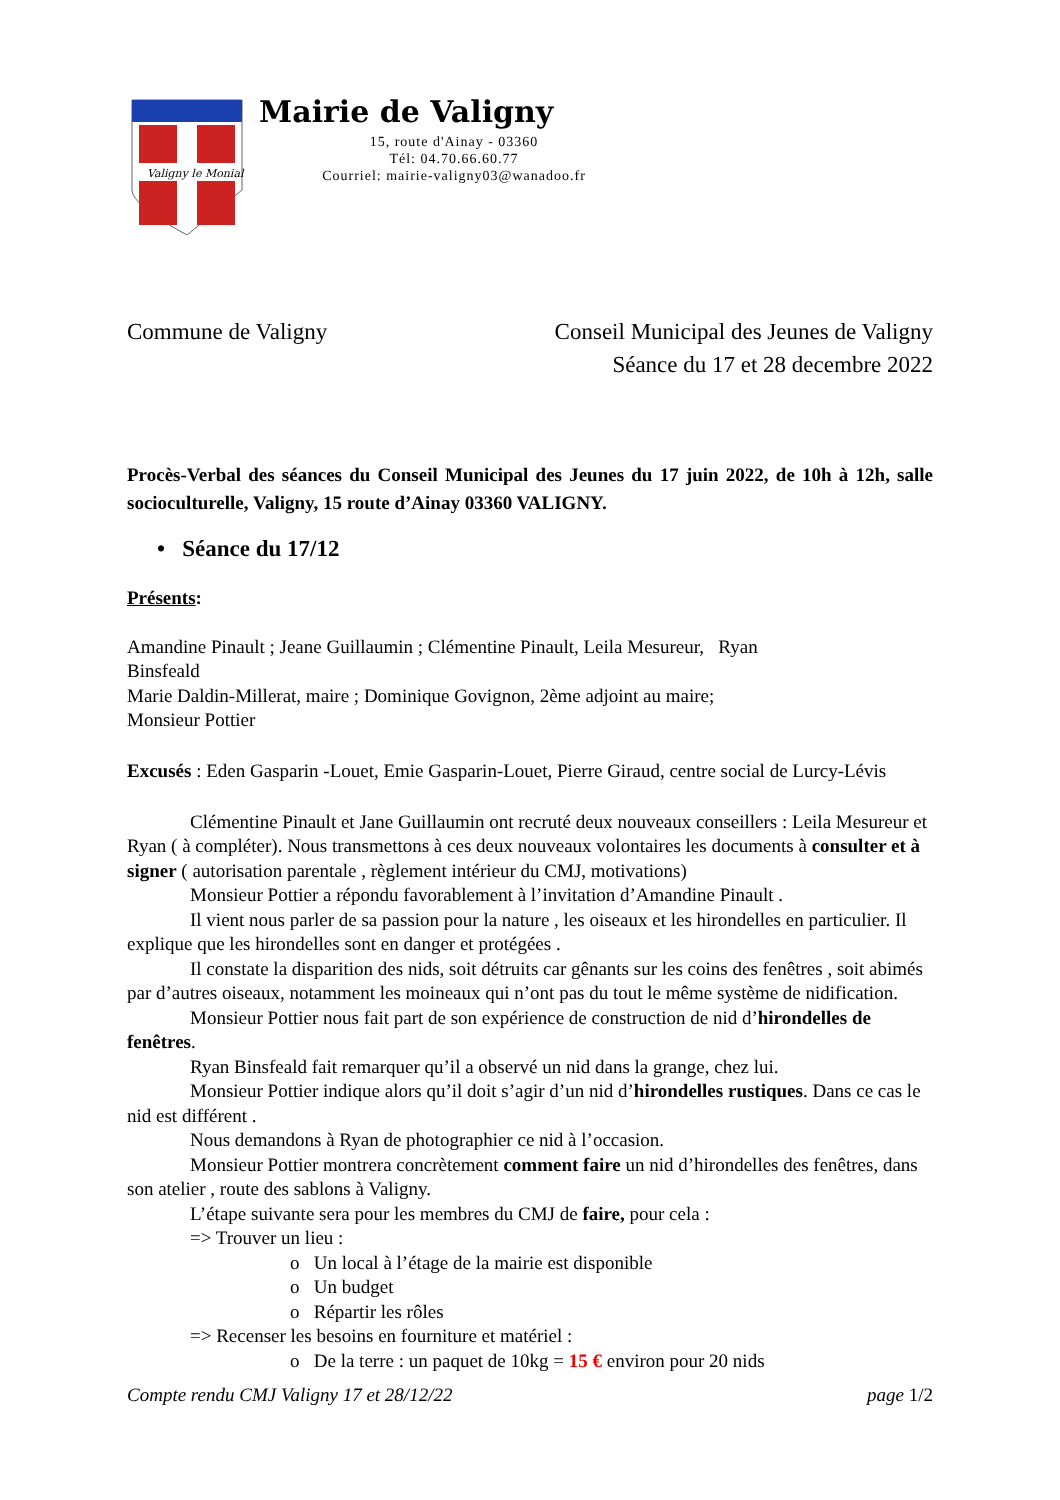Valigny le Monial
Mairie de Valigny
15, route d'Ainay - 03360
Tél: 04.70.66.60.77
Courriel: mairie-valigny03@wanadoo.fr
Commune de Valigny Conseil Municipal des Jeunes de Valigny
Séance du 17 et 28 decembre 2022
Procès-Verbal des séances du Conseil Municipal des Jeunes du 17 juin 2022, de 10h à 12h, salle socioculturelle, Valigny, 15 route d’Ainay 03360 VALIGNY.
• Séance du 17/12
Présents:
Amandine Pinault ; Jeane Guillaumin ; Clémentine Pinault, Leila Mesureur, Ryan
Binsfeald
Marie Daldin-Millerat, maire ; Dominique Govignon, 2ème adjoint au maire;
Monsieur Pottier
Excusés : Eden Gasparin -Louet, Emie Gasparin-Louet, Pierre Giraud, centre social de Lurcy-Lévis
Clémentine Pinault et Jane Guillaumin ont recruté deux nouveaux conseillers : Leila Mesureur et Ryan ( à compléter). Nous transmettons à ces deux nouveaux volontaires les documents à consulter et à signer ( autorisation parentale , règlement intérieur du CMJ, motivations)
Monsieur Pottier a répondu favorablement à l’invitation d’Amandine Pinault .
Il vient nous parler de sa passion pour la nature , les oiseaux et les hirondelles en particulier. Il explique que les hirondelles sont en danger et protégées .
Il constate la disparition des nids, soit détruits car gênants sur les coins des fenêtres , soit abimés par d’autres oiseaux, notamment les moineaux qui n’ont pas du tout le même système de nidification.
Monsieur Pottier nous fait part de son expérience de construction de nid d’hirondelles de fenêtres.
Ryan Binsfeald fait remarquer qu’il a observé un nid dans la grange, chez lui.
Monsieur Pottier indique alors qu’il doit s’agir d’un nid d’hirondelles rustiques. Dans ce cas le nid est différent .
Nous demandons à Ryan de photographier ce nid à l’occasion.
Monsieur Pottier montrera concrètement comment faire un nid d’hirondelles des fenêtres, dans son atelier , route des sablons à Valigny.
L’étape suivante sera pour les membres du CMJ de faire, pour cela :
=> Trouver un lieu :
o Un local à l’étage de la mairie est disponible
o Un budget
o Répartir les rôles
=> Recenser les besoins en fourniture et matériel :
o De la terre : un paquet de 10kg = 15 € environ pour 20 nids
Compte rendu CMJ Valigny 17 et 28/12/22 page 1/2